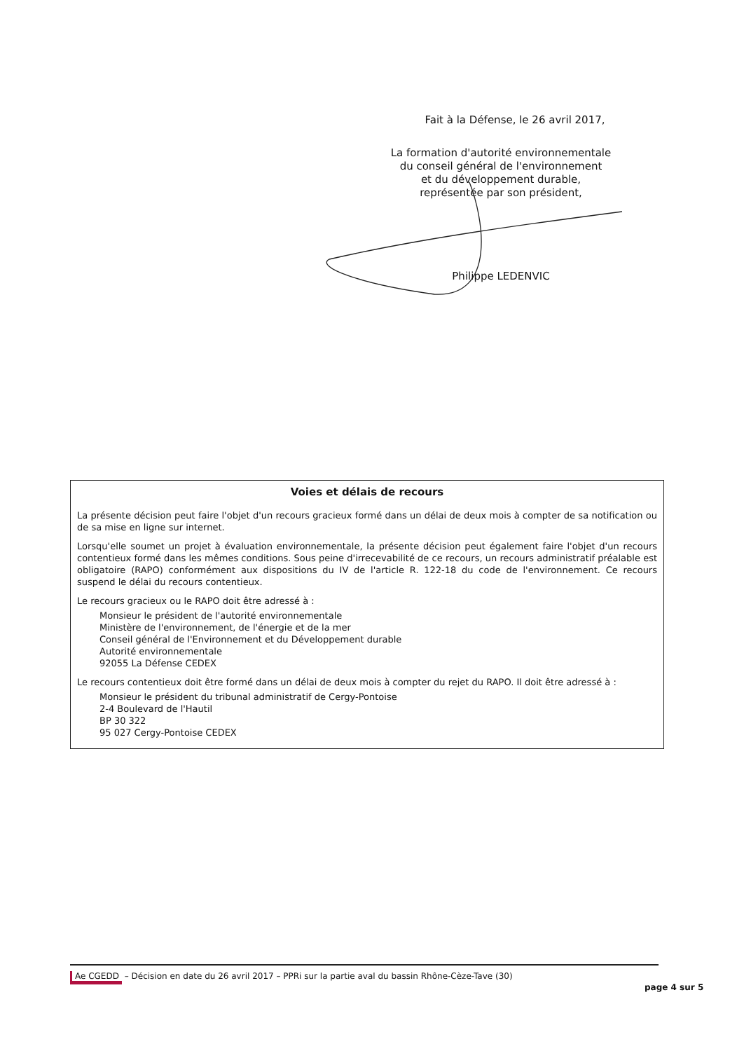Fait à la Défense, le 26 avril 2017,
La formation d'autorité environnementale
du conseil général de l'environnement
et du développement durable,
représentée par son président,
Philippe LEDENVIC
Voies et délais de recours
La présente décision peut faire l'objet d'un recours gracieux formé dans un délai de deux mois à compter de sa notification ou de sa mise en ligne sur internet.
Lorsqu'elle soumet un projet à évaluation environnementale, la présente décision peut également faire l'objet d'un recours contentieux formé dans les mêmes conditions. Sous peine d'irrecevabilité de ce recours, un recours administratif préalable est obligatoire (RAPO) conformément aux dispositions du IV de l'article R. 122-18 du code de l'environnement. Ce recours suspend le délai du recours contentieux.
Le recours gracieux ou le RAPO doit être adressé à :
Monsieur le président de l'autorité environnementale
Ministère de l'environnement, de l'énergie et de la mer
Conseil général de l'Environnement et du Développement durable
Autorité environnementale
92055 La Défense CEDEX
Le recours contentieux doit être formé dans un délai de deux mois à compter du rejet du RAPO. Il doit être adressé à :
Monsieur le président du tribunal administratif de Cergy-Pontoise
2-4 Boulevard de l'Hautil
BP 30 322
95 027 Cergy-Pontoise CEDEX
Ae CGEDD – Décision en date du 26 avril 2017 – PPRi sur la partie aval du bassin Rhône-Cèze-Tave (30)
page 4 sur 5